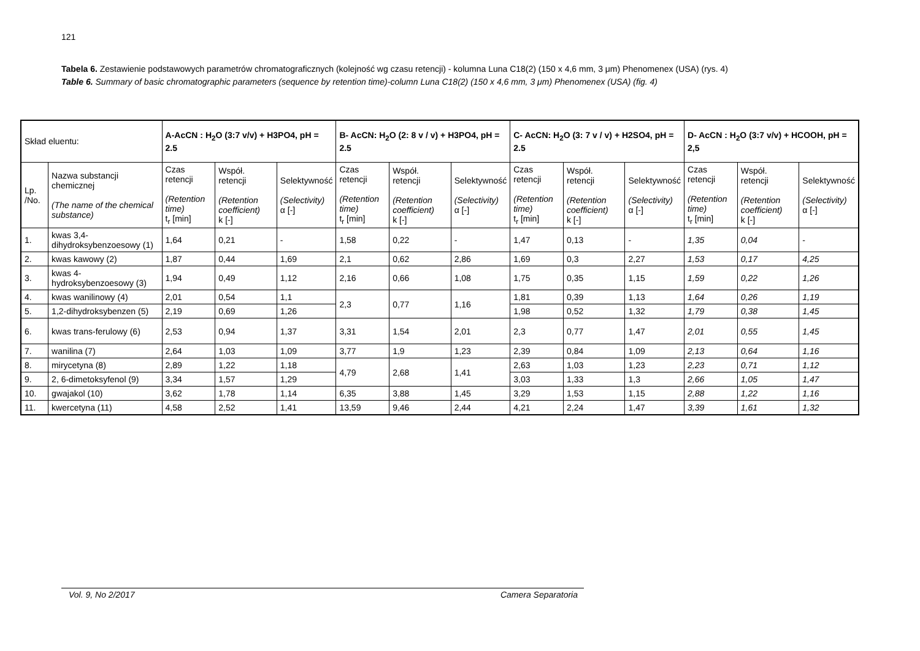121
Tabela 6. Zestawienie podstawowych parametrów chromatograficznych (kolejność wg czasu retencji) - kolumna Luna C18(2) (150 x 4,6 mm, 3 μm) Phenomenex (USA) (rys. 4)
Table 6. Summary of basic chromatographic parameters (sequence by retention time)-column Luna C18(2) (150 x 4,6 mm, 3 μm) Phenomenex (USA) (fig. 4)
| Skład eluentu: | | A-AcCN : H<sub>2</sub>O (3:7 v/v) + H3PO4, pH = 2.5 | | | B- AcCN: H<sub>2</sub>O (2: 8 v / v) + H3PO4, pH = 2.5 | | | C- AcCN: H<sub>2</sub>O (3: 7 v / v) + H2SO4, pH = 2.5 | | | D- AcCN : H<sub>2</sub>O (3:7 v/v) + HCOOH, pH = 2,5 | | |
| Lp. /No. | Nazwa substancji chemicznej (The name of the chemical substance) | Czas retencji (Retention time) t<sub>r</sub> [min] | Współ. retencji (Retention coefficient) k [-] | Selektywność (Selectivity) α [-] | Czas retencji (Retention time) t<sub>r</sub> [min] | Współ. retencji (Retention coefficient) k [-] | Selektywność (Selectivity) α [-] | Czas retencji (Retention time) t<sub>r</sub> [min] | Współ. retencji (Retention coefficient) k [-] | Selektywność (Selectivity) α [-] | Czas retencji (Retention time) t<sub>r</sub> [min] | Współ. retencji (Retention coefficient) k [-] | Selektywność (Selectivity) α [-] |
| 1. | kwas 3,4-dihydroksybenzoesowy (1) | 1,64 | 0,21 | - | 1,58 | 0,22 | - | 1,47 | 0,13 | - | 1,35 | 0,04 | - |
| 2. | kwas kawowy (2) | 1,87 | 0,44 | 1,69 | 2,1 | 0,62 | 2,86 | 1,69 | 0,3 | 2,27 | 1,53 | 0,17 | 4,25 |
| 3. | kwas 4-hydroksybenzoesowy (3) | 1,94 | 0,49 | 1,12 | 2,16 | 0,66 | 1,08 | 1,75 | 0,35 | 1,15 | 1,59 | 0,22 | 1,26 |
| 4. | kwas wanilinowy (4) | 2,01 | 0,54 | 1,1 | 2,3 | 0,77 | 1,16 | 1,81 | 0,39 | 1,13 | 1,64 | 0,26 | 1,19 |
| 5. | 1,2-dihydroksybenzen (5) | 2,19 | 0,69 | 1,26 | | | | 1,98 | 0,52 | 1,32 | 1,79 | 0,38 | 1,45 |
| 6. | kwas trans-ferulowy (6) | 2,53 | 0,94 | 1,37 | 3,31 | 1,54 | 2,01 | 2,3 | 0,77 | 1,47 | 2,01 | 0,55 | 1,45 |
| 7. | wanilina (7) | 2,64 | 1,03 | 1,09 | 3,77 | 1,9 | 1,23 | 2,39 | 0,84 | 1,09 | 2,13 | 0,64 | 1,16 |
| 8. | mirycetyna (8) | 2,89 | 1,22 | 1,18 | 4,79 | 2,68 | 1,41 | 2,63 | 1,03 | 1,23 | 2,23 | 0,71 | 1,12 |
| 9. | 2, 6-dimetoksyfenol (9) | 3,34 | 1,57 | 1,29 | | | | 3,03 | 1,33 | 1,3 | 2,66 | 1,05 | 1,47 |
| 10. | gwajakol (10) | 3,62 | 1,78 | 1,14 | 6,35 | 3,88 | 1,45 | 3,29 | 1,53 | 1,15 | 2,88 | 1,22 | 1,16 |
| 11. | kwercetyna (11) | 4,58 | 2,52 | 1,41 | 13,59 | 9,46 | 2,44 | 4,21 | 2,24 | 1,47 | 3,39 | 1,61 | 1,32 |
Vol. 9, No 2/2017 Camera Separatoria